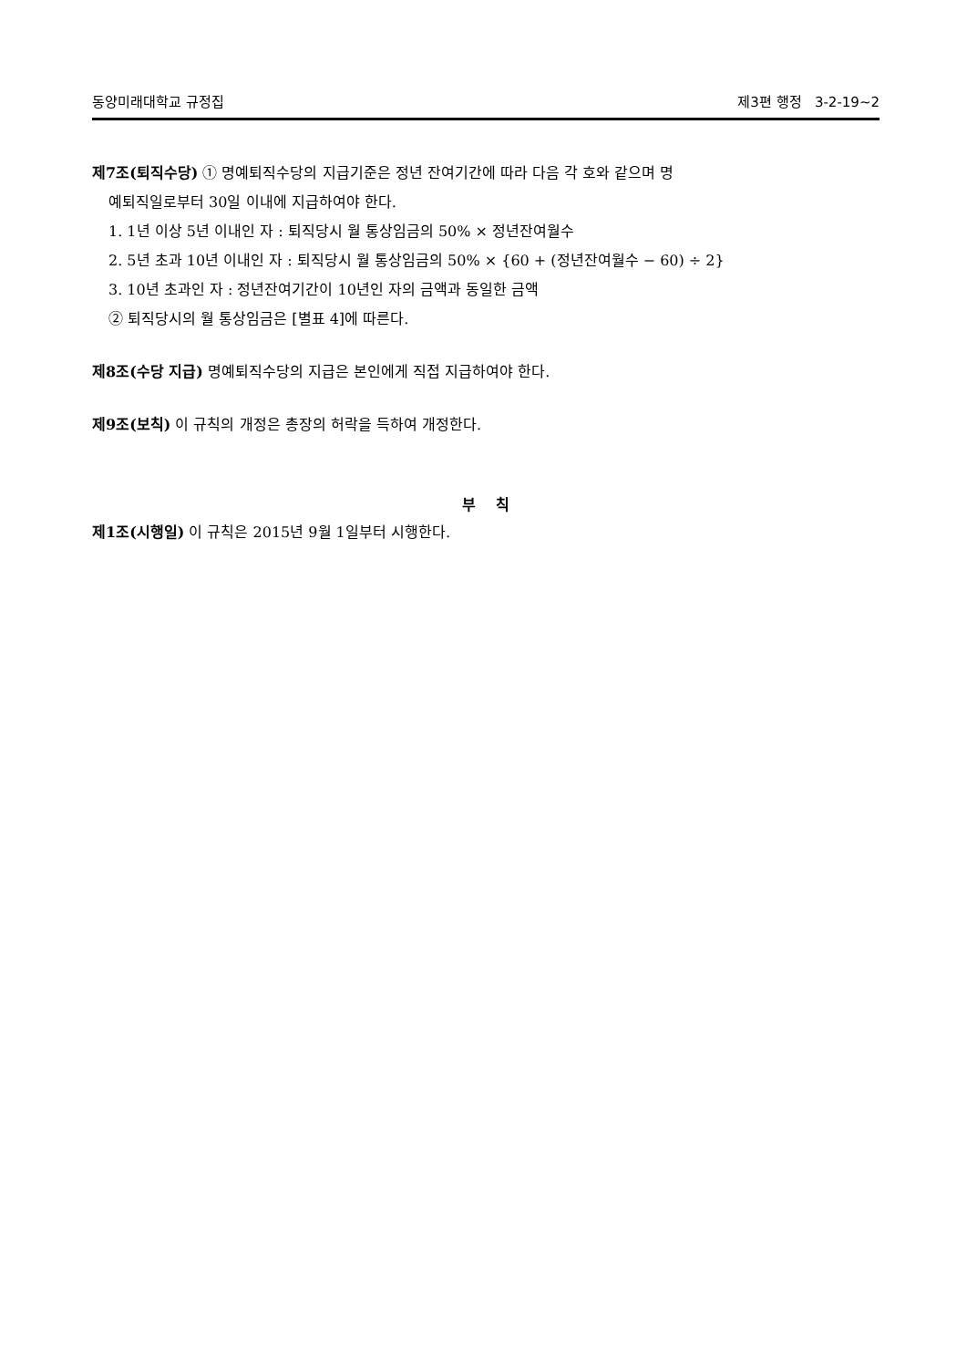동양미래대학교 규정집 제3편 행정 3-2-19~2
제7조(퇴직수당) ① 명예퇴직수당의 지급기준은 정년 잔여기간에 따라 다음 각 호와 같으며 명
예퇴직일로부터 30일 이내에 지급하여야 한다.
1. 1년 이상 5년 이내인 자 : 퇴직당시 월 통상임금의 50% × 정년잔여월수
2. 5년 초과 10년 이내인 자 : 퇴직당시 월 통상임금의 50% × {60 + (정년잔여월수 − 60) ÷ 2}
3. 10년 초과인 자 : 정년잔여기간이 10년인 자의 금액과 동일한 금액
② 퇴직당시의 월 통상임금은 [별표 4]에 따른다.
제8조(수당 지급) 명예퇴직수당의 지급은 본인에게 직접 지급하여야 한다.
제9조(보칙) 이 규칙의 개정은 총장의 허락을 득하여 개정한다.
부 칙
제1조(시행일) 이 규칙은 2015년 9월 1일부터 시행한다.